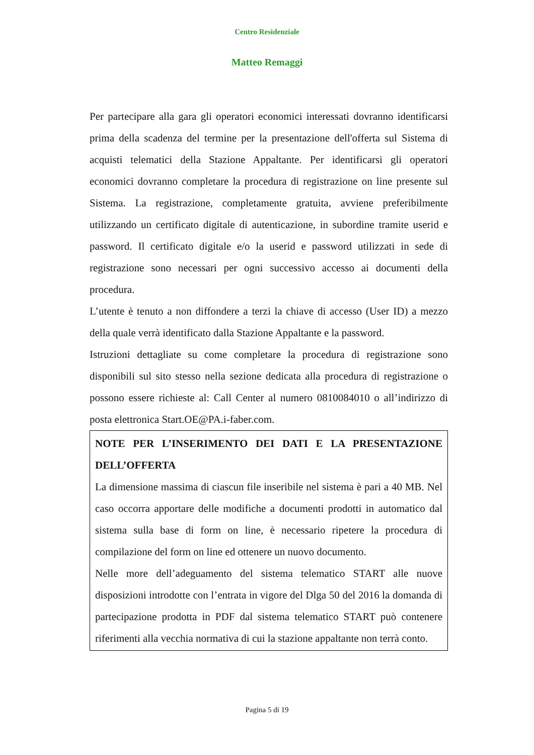Centro Residenziale
Matteo Remaggi
Per partecipare alla gara gli operatori economici interessati dovranno identificarsi prima della scadenza del termine per la presentazione dell'offerta sul Sistema di acquisti telematici della Stazione Appaltante. Per identificarsi gli operatori economici dovranno completare la procedura di registrazione on line presente sul Sistema. La registrazione, completamente gratuita, avviene preferibilmente utilizzando un certificato digitale di autenticazione, in subordine tramite userid e password. Il certificato digitale e/o la userid e password utilizzati in sede di registrazione sono necessari per ogni successivo accesso ai documenti della procedura.
L’utente è tenuto a non diffondere a terzi la chiave di accesso (User ID) a mezzo della quale verrà identificato dalla Stazione Appaltante e la password.
Istruzioni dettagliate su come completare la procedura di registrazione sono disponibili sul sito stesso nella sezione dedicata alla procedura di registrazione o possono essere richieste al: Call Center al numero 0810084010 o all’indirizzo di posta elettronica Start.OE@PA.i-faber.com.
NOTE PER L’INSERIMENTO DEI DATI E LA PRESENTAZIONE DELL’OFFERTA
La dimensione massima di ciascun file inseribile nel sistema è pari a 40 MB. Nel caso occorra apportare delle modifiche a documenti prodotti in automatico dal sistema sulla base di form on line, è necessario ripetere la procedura di compilazione del form on line ed ottenere un nuovo documento.
Nelle more dell’adeguamento del sistema telematico START alle nuove disposizioni introdotte con l’entrata in vigore del Dlga 50 del 2016 la domanda di partecipazione prodotta in PDF dal sistema telematico START può contenere riferimenti alla vecchia normativa di cui la stazione appaltante non terrà conto.
Pagina 5 di 19